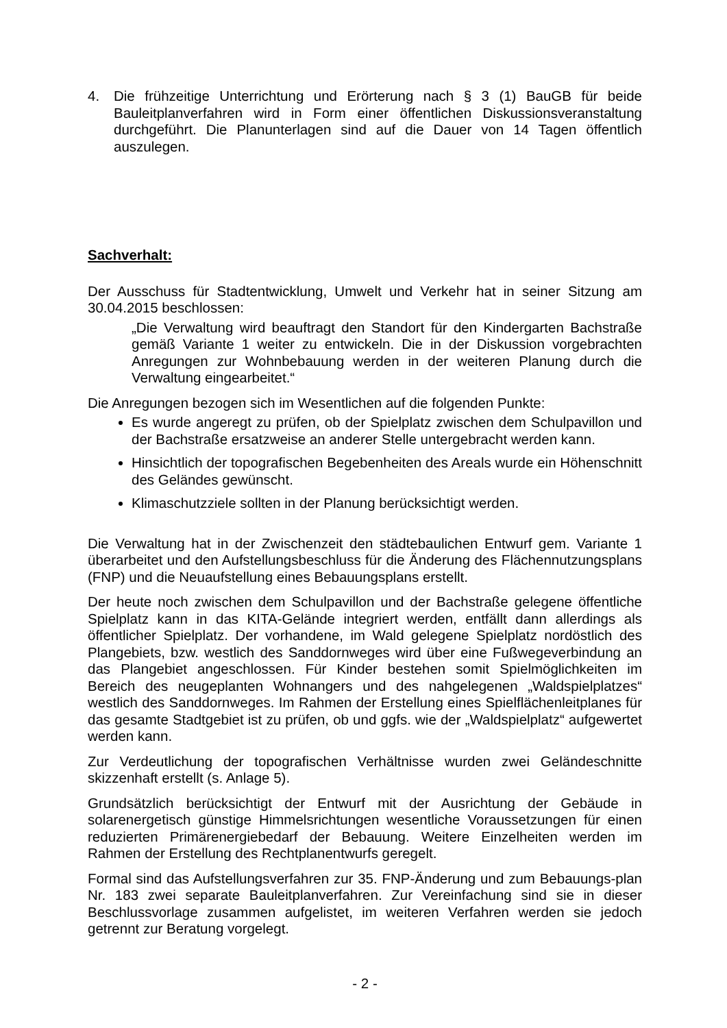4. Die frühzeitige Unterrichtung und Erörterung nach § 3 (1) BauGB für beide Bauleitplanverfahren wird in Form einer öffentlichen Diskussionsveranstaltung durchgeführt. Die Planunterlagen sind auf die Dauer von 14 Tagen öffentlich auszulegen.
Sachverhalt:
Der Ausschuss für Stadtentwicklung, Umwelt und Verkehr hat in seiner Sitzung am 30.04.2015 beschlossen:
„Die Verwaltung wird beauftragt den Standort für den Kindergarten Bachstraße gemäß Variante 1 weiter zu entwickeln. Die in der Diskussion vorgebrachten Anregungen zur Wohnbebauung werden in der weiteren Planung durch die Verwaltung eingearbeitet.“
Die Anregungen bezogen sich im Wesentlichen auf die folgenden Punkte:
Es wurde angeregt zu prüfen, ob der Spielplatz zwischen dem Schulpavillon und der Bachstraße ersatzweise an anderer Stelle untergebracht werden kann.
Hinsichtlich der topografischen Begebenheiten des Areals wurde ein Höhenschnitt des Geländes gewünscht.
Klimaschutzziele sollten in der Planung berücksichtigt werden.
Die Verwaltung hat in der Zwischenzeit den städtebaulichen Entwurf gem. Variante 1 überarbeitet und den Aufstellungsbeschluss für die Änderung des Flächennutzungsplans (FNP) und die Neuaufstellung eines Bebauungsplans erstellt.
Der heute noch zwischen dem Schulpavillon und der Bachstraße gelegene öffentliche Spielplatz kann in das KITA-Gelände integriert werden, entfällt dann allerdings als öffentlicher Spielplatz. Der vorhandene, im Wald gelegene Spielplatz nordöstlich des Plangebiets, bzw. westlich des Sanddornweges wird über eine Fußwegeverbindung an das Plangebiet angeschlossen. Für Kinder bestehen somit Spielmöglichkeiten im Bereich des neugeplanten Wohnangers und des nahgelegenen „Waldspielplatzes“ westlich des Sanddornweges. Im Rahmen der Erstellung eines Spielflächenleitplanes für das gesamte Stadtgebiet ist zu prüfen, ob und ggfs. wie der „Waldspielplatz“ aufgewertet werden kann.
Zur Verdeutlichung der topografischen Verhältnisse wurden zwei Geländeschnitte skizzenhaft erstellt (s. Anlage 5).
Grundsätzlich berücksichtigt der Entwurf mit der Ausrichtung der Gebäude in solarenergetisch günstige Himmelsrichtungen wesentliche Voraussetzungen für einen reduzierten Primärenergiebedarf der Bebauung. Weitere Einzelheiten werden im Rahmen der Erstellung des Rechtplanentwurfs geregelt.
Formal sind das Aufstellungsverfahren zur 35. FNP-Änderung und zum Bebauungs-plan Nr. 183 zwei separate Bauleitplanverfahren. Zur Vereinfachung sind sie in dieser Beschlussvorlage zusammen aufgelistet, im weiteren Verfahren werden sie jedoch getrennt zur Beratung vorgelegt.
- 2 -